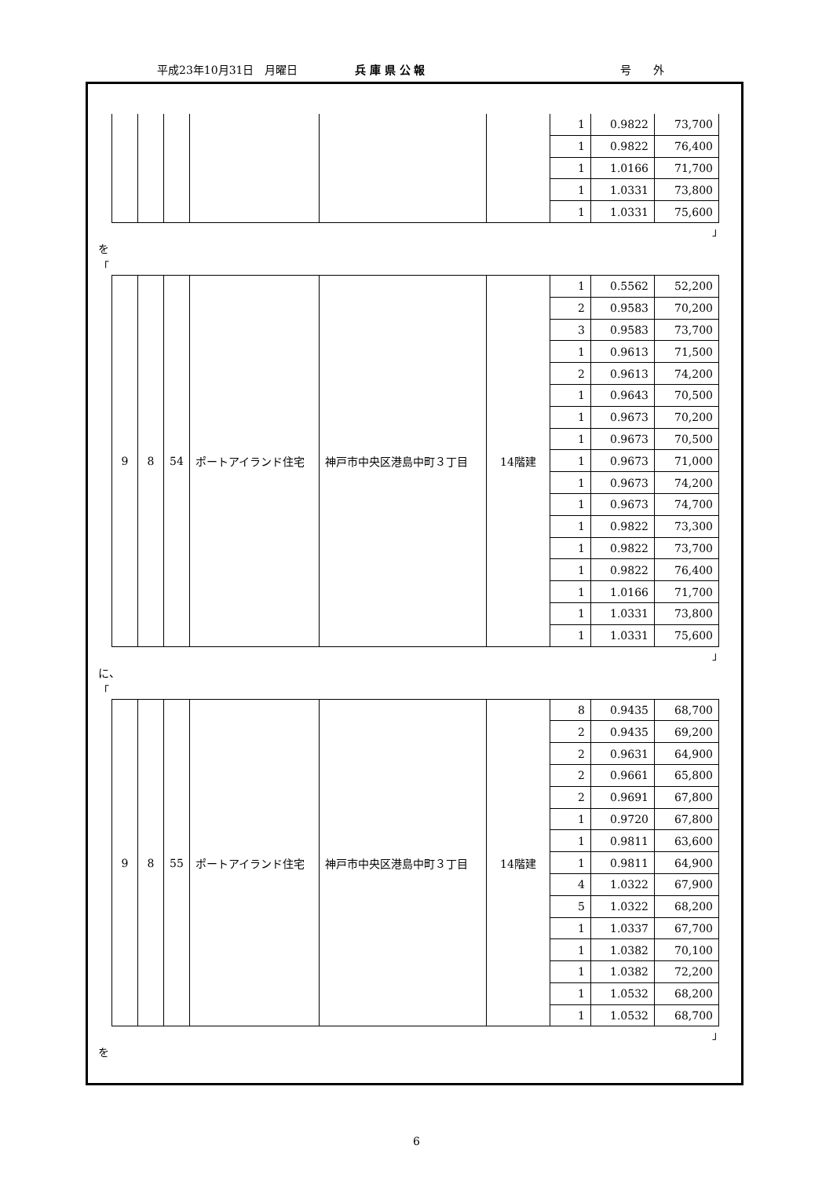平成23年10月31日　月曜日 兵 庫 県 公 報 号　　外
| | | | | | | 1 | 0.9822 | 73,700 |
| | | | | | | 1 | 0.9822 | 76,400 |
| | | | | | | 1 | 1.0166 | 71,700 |
| | | | | | | 1 | 1.0331 | 73,800 |
| | | | | | | 1 | 1.0331 | 75,600 |
」
を
「
| 9 | 8 | 54 | ポートアイランド住宅 | 神戸市中央区港島中町３丁目 | 14階建 | 1 | 0.5562 | 52,200 |
| | | | | | | 2 | 0.9583 | 70,200 |
| | | | | | | 3 | 0.9583 | 73,700 |
| | | | | | | 1 | 0.9613 | 71,500 |
| | | | | | | 2 | 0.9613 | 74,200 |
| | | | | | | 1 | 0.9643 | 70,500 |
| | | | | | | 1 | 0.9673 | 70,200 |
| | | | | | | 1 | 0.9673 | 70,500 |
| | | | | | | 1 | 0.9673 | 71,000 |
| | | | | | | 1 | 0.9673 | 74,200 |
| | | | | | | 1 | 0.9673 | 74,700 |
| | | | | | | 1 | 0.9822 | 73,300 |
| | | | | | | 1 | 0.9822 | 73,700 |
| | | | | | | 1 | 0.9822 | 76,400 |
| | | | | | | 1 | 1.0166 | 71,700 |
| | | | | | | 1 | 1.0331 | 73,800 |
| | | | | | | 1 | 1.0331 | 75,600 |
」
に、
「
| 9 | 8 | 55 | ポートアイランド住宅 | 神戸市中央区港島中町３丁目 | 14階建 | 8 | 0.9435 | 68,700 |
| | | | | | | 2 | 0.9435 | 69,200 |
| | | | | | | 2 | 0.9631 | 64,900 |
| | | | | | | 2 | 0.9661 | 65,800 |
| | | | | | | 2 | 0.9691 | 67,800 |
| | | | | | | 1 | 0.9720 | 67,800 |
| | | | | | | 1 | 0.9811 | 63,600 |
| | | | | | | 1 | 0.9811 | 64,900 |
| | | | | | | 4 | 1.0322 | 67,900 |
| | | | | | | 5 | 1.0322 | 68,200 |
| | | | | | | 1 | 1.0337 | 67,700 |
| | | | | | | 1 | 1.0382 | 70,100 |
| | | | | | | 1 | 1.0382 | 72,200 |
| | | | | | | 1 | 1.0532 | 68,200 |
| | | | | | | 1 | 1.0532 | 68,700 |
」
を
6